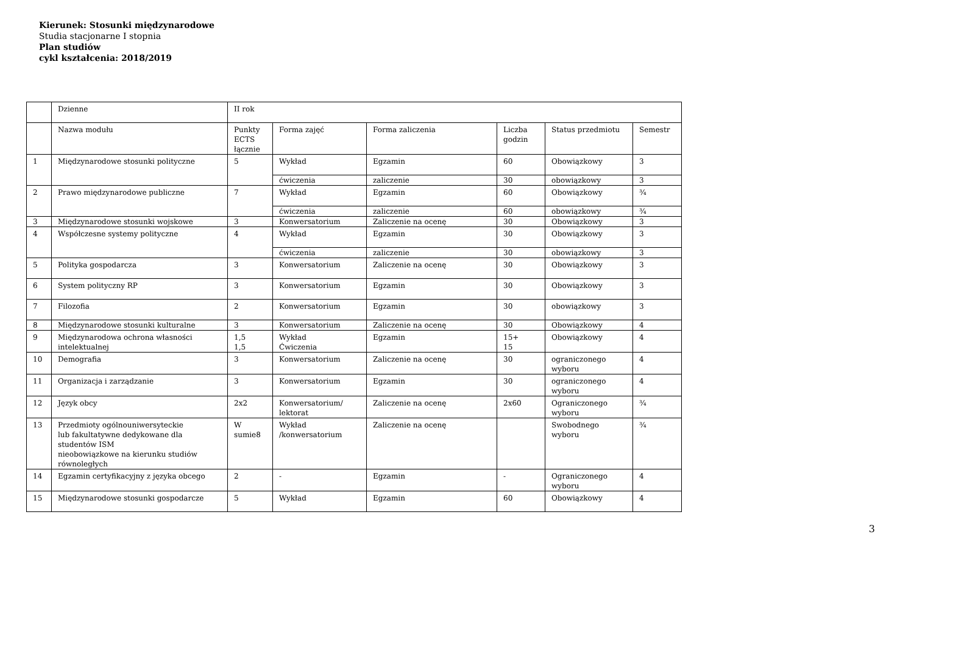Kierunek: Stosunki międzynarodowe
Studia stacjonarne I stopnia
Plan studiów
cykl kształcenia: 2018/2019
| | Dzienne | II rok | | | | | |
| | Nazwa modułu | Punkty ECTS łącznie | Forma zajęć | Forma zaliczenia | Liczba godzin | Status przedmiotu | Semestr |
| 1 | Międzynarodowe stosunki polityczne | 5 | Wykład | Egzamin | 60 | Obowiązkowy | 3 |
| | | | ćwiczenia | zaliczenie | 30 | obowiązkowy | 3 |
| 2 | Prawo międzynarodowe publiczne | 7 | Wykład | Egzamin | 60 | Obowiązkowy | ¾ |
| | | | ćwiczenia | zaliczenie | 60 | obowiązkowy | ¾ |
| 3 | Międzynarodowe stosunki wojskowe | 3 | Konwersatorium | Zaliczenie na ocenę | 30 | Obowiązkowy | 3 |
| 4 | Współczesne systemy polityczne | 4 | Wykład | Egzamin | 30 | Obowiązkowy | 3 |
| | | | ćwiczenia | zaliczenie | 30 | obowiązkowy | 3 |
| 5 | Polityka gospodarcza | 3 | Konwersatorium | Zaliczenie na ocenę | 30 | Obowiązkowy | 3 |
| 6 | System polityczny RP | 3 | Konwersatorium | Egzamin | 30 | Obowiązkowy | 3 |
| 7 | Filozofia | 2 | Konwersatorium | Egzamin | 30 | obowiązkowy | 3 |
| 8 | Międzynarodowe stosunki kulturalne | 3 | Konwersatorium | Zaliczenie na ocenę | 30 | Obowiązkowy | 4 |
| 9 | Międzynarodowa ochrona własności intelektualnej | 1,5 1,5 | Wykład Ćwiczenia | Egzamin | 15+ 15 | Obowiązkowy | 4 |
| 10 | Demografia | 3 | Konwersatorium | Zaliczenie na ocenę | 30 | ograniczonego wyboru | 4 |
| 11 | Organizacja i zarządzanie | 3 | Konwersatorium | Egzamin | 30 | ograniczonego wyboru | 4 |
| 12 | Język obcy | 2x2 | Konwersatorium/ lektorat | Zaliczenie na ocenę | 2x60 | Ograniczonego wyboru | ¾ |
| 13 | Przedmioty ogólnouniwersyteckie lub fakultatywne dedykowane dla studentów ISM nieobowiązkowe na kierunku studiów równoległych | W sumie8 | Wykład /konwersatorium | Zaliczenie na ocenę | | Swobodnego wyboru | ¾ |
| 14 | Egzamin certyfikacyjny z języka obcego | 2 | - | Egzamin | - | Ograniczonego wyboru | 4 |
| 15 | Międzynarodowe stosunki gospodarcze | 5 | Wykład | Egzamin | 60 | Obowiązkowy | 4 |
3